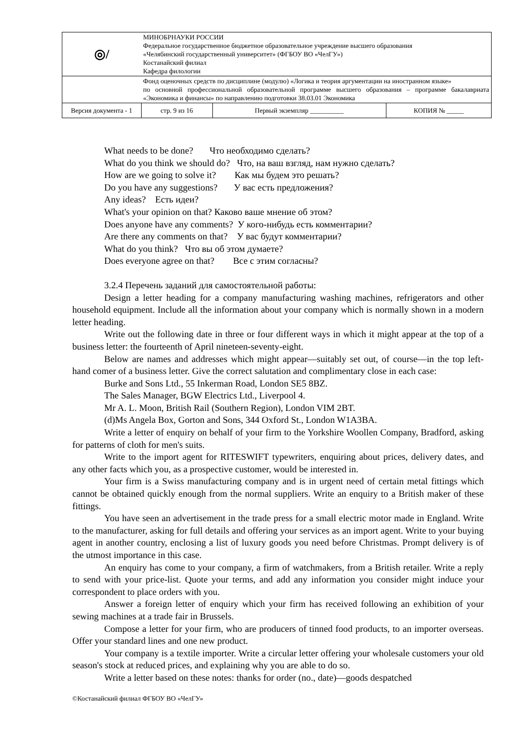| ◎︎/ | МИНОБРНАУКИ РОССИИ Федеральное государственное бюджетное образовательное учреждение высшего образования «Челябинский государственный университет» (ФГБОУ ВО «ЧелГУ») Костанайский филиал Кафедра филологии | | | |
| | Фонд оценочных средств по дисциплине (модулю) «Логика и теория аргументации на иностранном языке» по основной профессиональной образовательной программе высшего образования – программе бакалавриата «Экономика и финансы» по направлению подготовки 38.03.01 Экономика | | | |
| Версия документа - 1 | | стр. 9 из 16 | Первый экземпляр __________ | КОПИЯ № _____ |
What needs to be done? Что необходимо сделать?
What do you think we should do? Что, на ваш взгляд, нам нужно сделать?
How are we going to solve it? Как мы будем это решать?
Do you have any suggestions? У вас есть предложения?
Any ideas? Есть идеи?
What's your opinion on that? Каково ваше мнение об этом?
Does anyone have any comments? У кого-нибудь есть комментарии?
Are there any comments on that? У вас будут комментарии?
What do you think? Что вы об этом думаете?
Does everyone agree on that? Все с этим согласны?
3.2.4 Перечень заданий для самостоятельной работы:
Design a letter heading for a company manufacturing washing machines, refrigerators and other household equipment. Include all the information about your company which is normally shown in a modern letter heading.
Write out the following date in three or four different ways in which it might appear at the top of a business letter: the fourteenth of April nineteen-seventy-eight.
Below are names and addresses which might appear—suitably set out, of course—in the top left-hand comer of a business letter. Give the correct salutation and complimentary close in each case:
Burke and Sons Ltd., 55 Inkerman Road, London SE5 8BZ.
The Sales Manager, BGW Electrics Ltd., Liverpool 4.
Mr A. L. Moon, British Rail (Southern Region), London VIM 2BT.
(d)Ms Angela Box, Gorton and Sons, 344 Oxford St., London W1A3BA.
Write a letter of enquiry on behalf of your firm to the Yorkshire Woollen Company, Bradford, asking for patterns of cloth for men's suits.
Write to the import agent for RITESWIFT typewriters, enquiring about prices, delivery dates, and any other facts which you, as a prospective customer, would be interested in.
Your firm is a Swiss manufacturing company and is in urgent need of certain metal fittings which cannot be obtained quickly enough from the normal suppliers. Write an enquiry to a British maker of these fittings.
You have seen an advertisement in the trade press for a small electric motor made in England. Write to the manufacturer, asking for full details and offering your services as an import agent. Write to your buying agent in another country, enclosing a list of luxury goods you need before Christmas. Prompt delivery is of the utmost importance in this case.
An enquiry has come to your company, a firm of watchmakers, from a British retailer. Write a reply to send with your price-list. Quote your terms, and add any information you consider might induce your correspondent to place orders with you.
Answer a foreign letter of enquiry which your firm has received following an exhibition of your sewing machines at a trade fair in Brussels.
Compose a letter for your firm, who are producers of tinned food products, to an importer overseas. Offer your standard lines and one new product.
Your company is a textile importer. Write a circular letter offering your wholesale customers your old season's stock at reduced prices, and explaining why you are able to do so.
Write a letter based on these notes: thanks for order (no., date)—goods despatched
©Костанайский филиал ФГБОУ ВО «ЧелГУ»